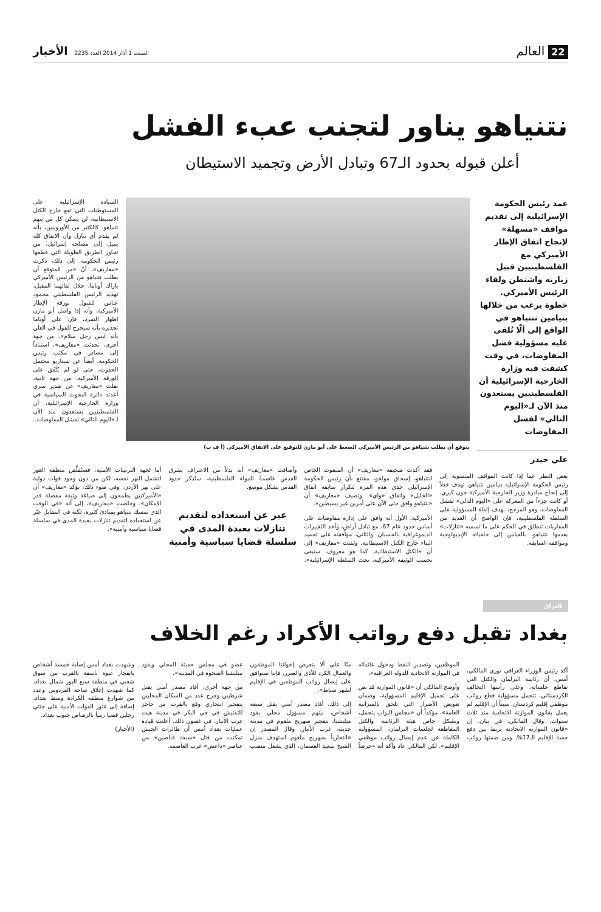22 العالم
السبت 1 آذار 2014 العدد 2235 الأخبار
نتنياهو يناور لتجنب عبء الفشل
أعلن قبوله بحدود الـ67 وتبادل الأرض وتجميد الاستيطان
عمد رئيس الحكومة الإسرائيلية إلى تقديم مواقف «مسهلة» لإنجاح اتفاق الإطار الأميركي مع الفلسطينيين قبيل زيارته واشنطن ولقاء الرئيس الأميركي. خطوة يرغب من خلالها بنيامين نتنياهو في الواقع إلى ألّا تُلقى عليه مسؤولية فشل المفاوضات، في وقت كشفت فيه وزارة الخارجية الإسرائيلية أن الفلسطينيين يستعدون منذ الآن لـ«اليوم التالي» لفشل المفاوضات
علي حيدر
يتوقع أن يطلب نتنياهو من الرئيس الأميركي الضغط على أبو مازن للتوقيع على الاتفاق الأميركي (أ ف ب)
السيادة الإسرائيلية على المستوطنات التي تقع خارج الكتل الاستيطانية، لن يتمكن كل من يتهم نتنياهو، كالكثير من الأوروبيين، بأنه لم يقدم أي تنازل وأن الاتفاق كله يميل إلى مصلحة إسرائيل، من تجاوز الطريق الطويلة التي قطعها رئيس الحكومة. إلى ذلك، ذكرت «معاريف»، أنّ «من المتوقع أن يطلب نتنياهو من الرئيس الأميركي باراك أوباما، خلال لقائهما المقبل، تهديد الرئيس الفلسطيني محمود عباس للقبول بورقة الإطار الأميركية، وأنه إذا واصل أبو مازن اظهار التمرد، فإن على أوباما تحذيره بأنه سيخرج للقول في العلن بأنه ليس رجل سلام». من جهة أخرى، تحدثت «معاريف»، استناداً إلى مصادر في مكتب رئيس الحكومة، أيضاً عن سيناريو محتمل الحدوث، حتى لو لم يُتَّفَق على الورقة الأميركية. من جهة ثانية، نقلت «معاريف» عن تقدير سري أعدته دائرة البحوث السياسية في وزارة الخارجية الإسرائيلية، أن الفلسطينيين يستعدون منذ الآن لـ«اليوم التالي» لفشل المفاوضات.
بغض النظر عما إذا كانت المواقف المنسوبة إلى رئيس الحكومة الإسرائيلية بنيامين نتنياهو، تهدف فعلاً إلى إنجاح مبادرة وزير الخارجية الأميركية جون كيري، أو كانت جزءاً من المعركة على «اليوم التالي» لفشل المفاوضات، وهو المرجح، بهدف إلقاء المسؤولية على السلطة الفلسطينية، فإن الواضح أن العديد من المقاربات تنطلق في الحكم على ما تسميه «تنازلات» يقدمها نتنياهو، بالقياس إلى خلفياته الإيديولوجية ومواقفه السابقة.
فقد أكدت صحيفة «معاريف» أن المبعوث الخاص لنتنياهو، إسحاق مولخو، مقتنع بأن رئيس الحكومة الإسرائيلي جدي هذه المرة لتكرار سابقة اتفاق «الخليل» واتفاق «واي». وتضيف «معاريف» أن «نتنياهو وافق حتى الآن على أمرين غير بسيطين».
الأميركية. الأول أنه وافق على إدارة مفاوضات على أساس حدود عام 67، مع تبادل أراضٍ، وأخذ التغييرات الديموغرافية بالحسبان. والثاني، موافقته على تجميد البناء خارج الكتل الاستيطانية. ولفتت «معاريف» إلى أن «الكتل الاستيطانية، كما هو معروف، ستبقى بحسب الوثيقة الأميركية، تحت السلطة الإسرائيلية». وأضافت «معاريف» أنه بدلاً من الاعتراف بشرق القدس عاصمةً للدولة الفلسطينية، ستُذكر حدود القدس بشكل موسع.
عبر عن استعداده لتقديم تنازلات بعيدة المدى في سلسلة قضايا سياسية وأمنية
أما لجهة الترتيبات الأمنية، فستُقلَّص منطقة الغور لتشمل النهر نفسه، لكن من دون وجود قوات دولية على نهر الأردن. وفي ضوء ذلك، تؤكد «معاريف» أن «الأميركيين يطمحون إلى صياغة وثيقة مفصلة قدر الإمكان». وخلصت «معاريف»، إلى أنه «في الوقت الذي تمسك نتنياهو بمبادئ كثيرة، لكنه في المقابل عبّر عن استعداده لتقديم تنازلات بعيدة المدى في سلسلة قضايا سياسية وأمنية».
العراق
بغداد تقبل دفع رواتب الأكراد رغم الخلاف
أكد رئيس الوزراء العراقي نوري المالكي، أمس، أن رئاسة البرلمان والكتل التي تقاطع جلساته، وعلى رأسها التحالف الكردستاني، تتحمل مسؤولية قطع رواتب موظفي إقليم كردستان، مبيناً أن الإقليم لم يعمل بقانون الموازنة الاتحادية منذ ثلاث سنوات. وقال المالكي، في بيان، إن «قانون الموازنة الاتحادية يربط بين دفع حصة الإقليم الـ17%، ومن ضمنها رواتب الموظفين، وتصدير النفط ودخول عائداته في الموازنة الاتحادية للدولة العراقية».
وأوضح المالكي أن «قانون الموازنة قد نص على تحميل الإقليم المسؤولية، وضمان تعويض الأضرار التي تلحق بالميزانية العامة»، مؤكداً أن «مجلس النواب يتحمل، وبشكل خاص هيئة الرئاسة والكتل المقاطعة لجلسات البرلمان، المسؤولية الكاملة عن عدم إيصال رواتب موظفي الإقليم». لكن المالكي عاد وأكد أنه «حرصاً منّا على ألا يتعرض إخواننا الموظفون والعمال الكرد للأذى والضرر، فإننا سنوافق على إيصال رواتب الموظفين في الإقليم لشهر شباط».
إلى ذلك، أفاد مصدر أمني بقتل سبعة أشخاص، بينهم مسؤول محلي يقود ميليشيا، بتفجير صهريج ملغوم في مدينة حديثة، غرب الأنبار. وقال المصدر إن «انتحارياً بصهريج ملغوم استهدف منزل الشيخ سعيد العصمان، الذي يشغل منصب عضو في مجلس حديثة المحلي ويقود ميليشيا الصحوة في المدينة».
من جهة أخرى، أفاد مصدر أمني بقتل شرطيين وجرح عدد من السكان المحليين بتفجير انتحاري وقع بالقرب من حاجز للتفتيش في حي البكر في مدينة هيت غرب الأنبار. في غضون ذلك، أعلنت قيادة عمليات بغداد أمس أن طائرات الجيش تمكنت من قتل «سبعة قناصين» من عناصر «داعش» غرب العاصمة.
وشهدت بغداد أمس إصابة خمسة أشخاص بانفجار عبوة ناسفة بالقرب من سوق شعبي في منطقة سبع البور شمال بغداد، كما شهدت إغلاق ساحة الفردوس وعدد من شوارع منطقة الكرادة وسط بغداد، إضافة إلى عثور القوات الأمنية على جثتي رجلين قضيا رمياً بالرصاص جنوب بغداد.
(الأخبار)